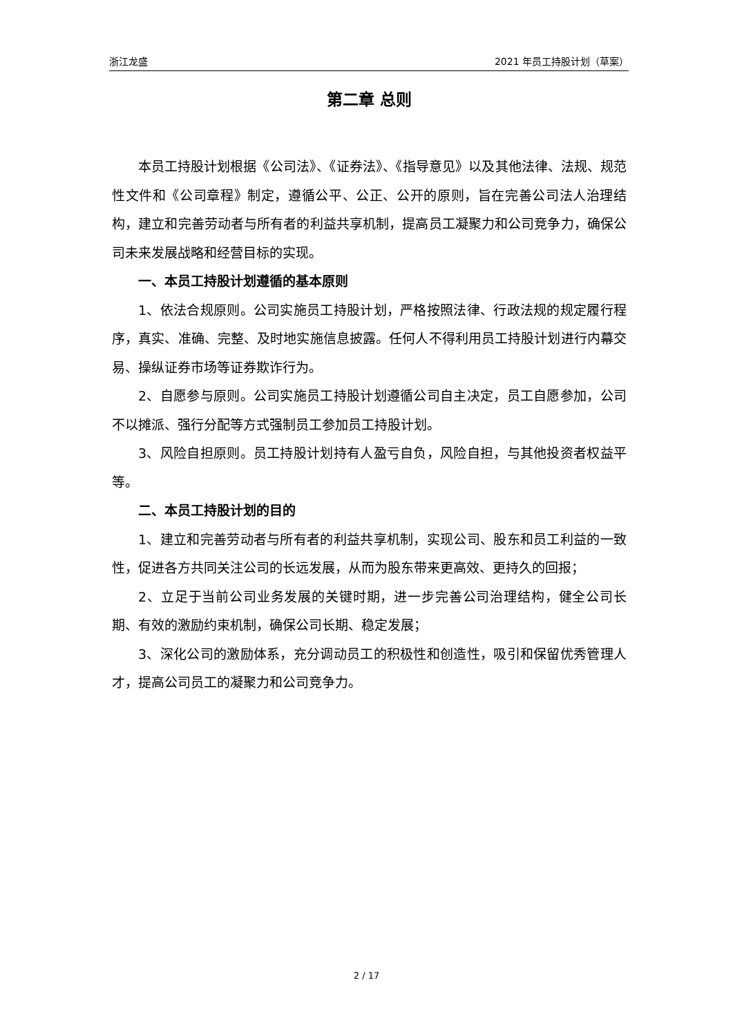浙江龙盛 2021 年员工持股计划（草案）
第二章 总则
本员工持股计划根据《公司法》、《证券法》、《指导意见》以及其他法律、法规、规范性文件和《公司章程》制定，遵循公平、公正、公开的原则，旨在完善公司法人治理结构，建立和完善劳动者与所有者的利益共享机制，提高员工凝聚力和公司竞争力，确保公司未来发展战略和经营目标的实现。
一、本员工持股计划遵循的基本原则
1、依法合规原则。公司实施员工持股计划，严格按照法律、行政法规的规定履行程序，真实、准确、完整、及时地实施信息披露。任何人不得利用员工持股计划进行内幕交易、操纵证券市场等证券欺诈行为。
2、自愿参与原则。公司实施员工持股计划遵循公司自主决定，员工自愿参加，公司不以摊派、强行分配等方式强制员工参加员工持股计划。
3、风险自担原则。员工持股计划持有人盈亏自负，风险自担，与其他投资者权益平等。
二、本员工持股计划的目的
1、建立和完善劳动者与所有者的利益共享机制，实现公司、股东和员工利益的一致性，促进各方共同关注公司的长远发展，从而为股东带来更高效、更持久的回报；
2、立足于当前公司业务发展的关键时期，进一步完善公司治理结构，健全公司长期、有效的激励约束机制，确保公司长期、稳定发展；
3、深化公司的激励体系，充分调动员工的积极性和创造性，吸引和保留优秀管理人才，提高公司员工的凝聚力和公司竞争力。
2 / 17